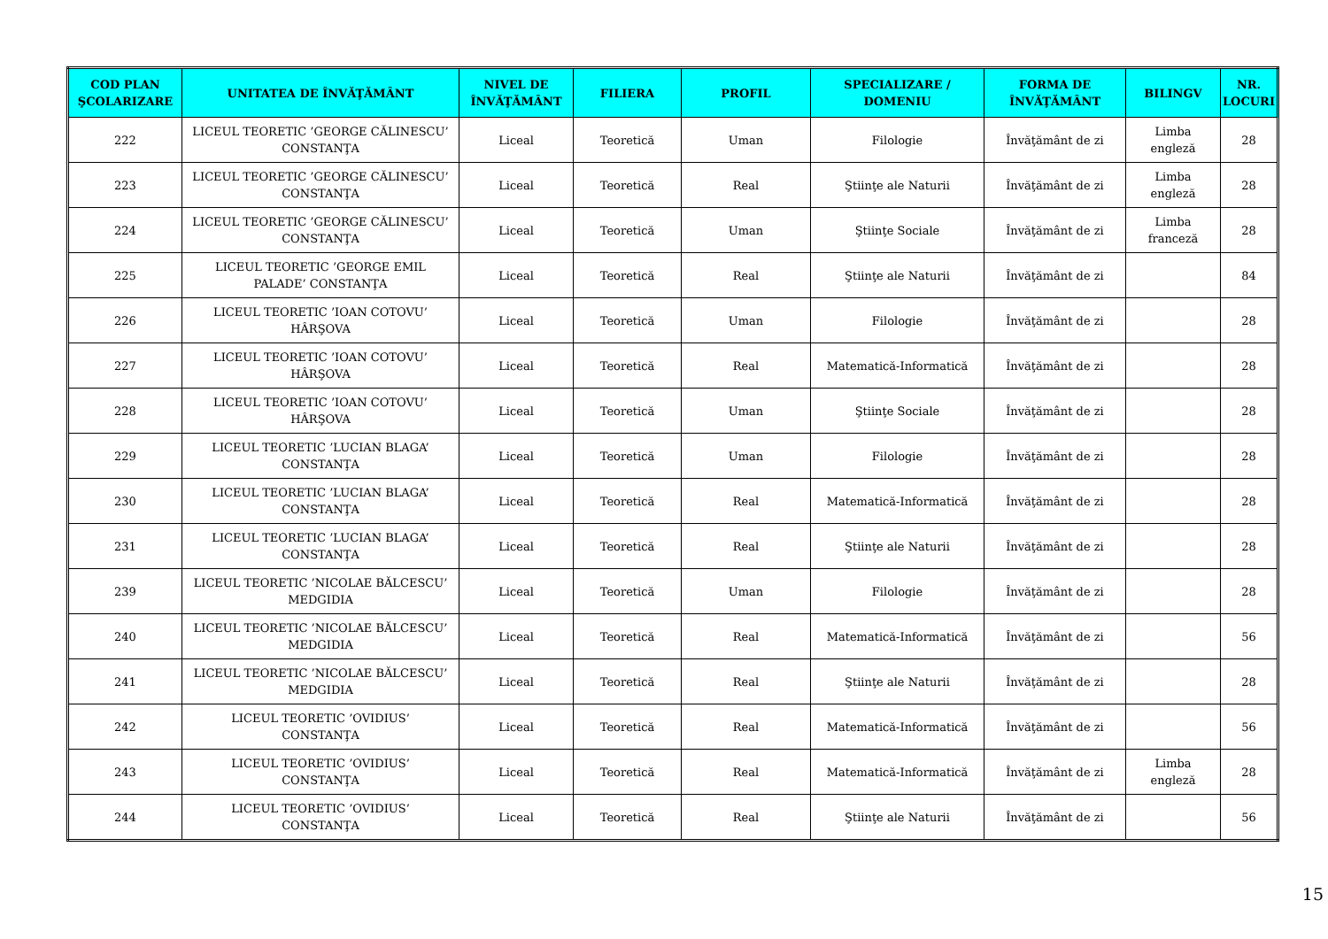| COD PLAN ŞCOLARIZARE | UNITATEA DE ÎNVĂŢĂMÂNT | NIVEL DE ÎNVĂŢĂMÂNT | FILIERA | PROFIL | SPECIALIZARE / DOMENIU | FORMA DE ÎNVĂŢĂMÂNT | BILINGV | NR. LOCURI |
| --- | --- | --- | --- | --- | --- | --- | --- | --- |
| 222 | LICEUL TEORETIC ’GEORGE CĂLINESCU’ CONSTANŢA | Liceal | Teoretică | Uman | Filologie | Învăţământ de zi | Limba engleză | 28 |
| 223 | LICEUL TEORETIC ’GEORGE CĂLINESCU’ CONSTANŢA | Liceal | Teoretică | Real | Ştiinţe ale Naturii | Învăţământ de zi | Limba engleză | 28 |
| 224 | LICEUL TEORETIC ’GEORGE CĂLINESCU’ CONSTANŢA | Liceal | Teoretică | Uman | Ştiinţe Sociale | Învăţământ de zi | Limba franceză | 28 |
| 225 | LICEUL TEORETIC ’GEORGE EMIL PALADE’ CONSTANŢA | Liceal | Teoretică | Real | Ştiinţe ale Naturii | Învăţământ de zi | | 84 |
| 226 | LICEUL TEORETIC ’IOAN COTOVU’ HÂRŞOVA | Liceal | Teoretică | Uman | Filologie | Învăţământ de zi | | 28 |
| 227 | LICEUL TEORETIC ’IOAN COTOVU’ HÂRŞOVA | Liceal | Teoretică | Real | Matematică-Informatică | Învăţământ de zi | | 28 |
| 228 | LICEUL TEORETIC ’IOAN COTOVU’ HÂRŞOVA | Liceal | Teoretică | Uman | Ştiinţe Sociale | Învăţământ de zi | | 28 |
| 229 | LICEUL TEORETIC ’LUCIAN BLAGA’ CONSTANŢA | Liceal | Teoretică | Uman | Filologie | Învăţământ de zi | | 28 |
| 230 | LICEUL TEORETIC ’LUCIAN BLAGA’ CONSTANŢA | Liceal | Teoretică | Real | Matematică-Informatică | Învăţământ de zi | | 28 |
| 231 | LICEUL TEORETIC ’LUCIAN BLAGA’ CONSTANŢA | Liceal | Teoretică | Real | Ştiinţe ale Naturii | Învăţământ de zi | | 28 |
| 239 | LICEUL TEORETIC ’NICOLAE BĂLCESCU’ MEDGIDIA | Liceal | Teoretică | Uman | Filologie | Învăţământ de zi | | 28 |
| 240 | LICEUL TEORETIC ’NICOLAE BĂLCESCU’ MEDGIDIA | Liceal | Teoretică | Real | Matematică-Informatică | Învăţământ de zi | | 56 |
| 241 | LICEUL TEORETIC ’NICOLAE BĂLCESCU’ MEDGIDIA | Liceal | Teoretică | Real | Ştiinţe ale Naturii | Învăţământ de zi | | 28 |
| 242 | LICEUL TEORETIC ’OVIDIUS’ CONSTANŢA | Liceal | Teoretică | Real | Matematică-Informatică | Învăţământ de zi | | 56 |
| 243 | LICEUL TEORETIC ’OVIDIUS’ CONSTANŢA | Liceal | Teoretică | Real | Matematică-Informatică | Învăţământ de zi | Limba engleză | 28 |
| 244 | LICEUL TEORETIC ’OVIDIUS’ CONSTANŢA | Liceal | Teoretică | Real | Ştiinţe ale Naturii | Învăţământ de zi | | 56 |
15